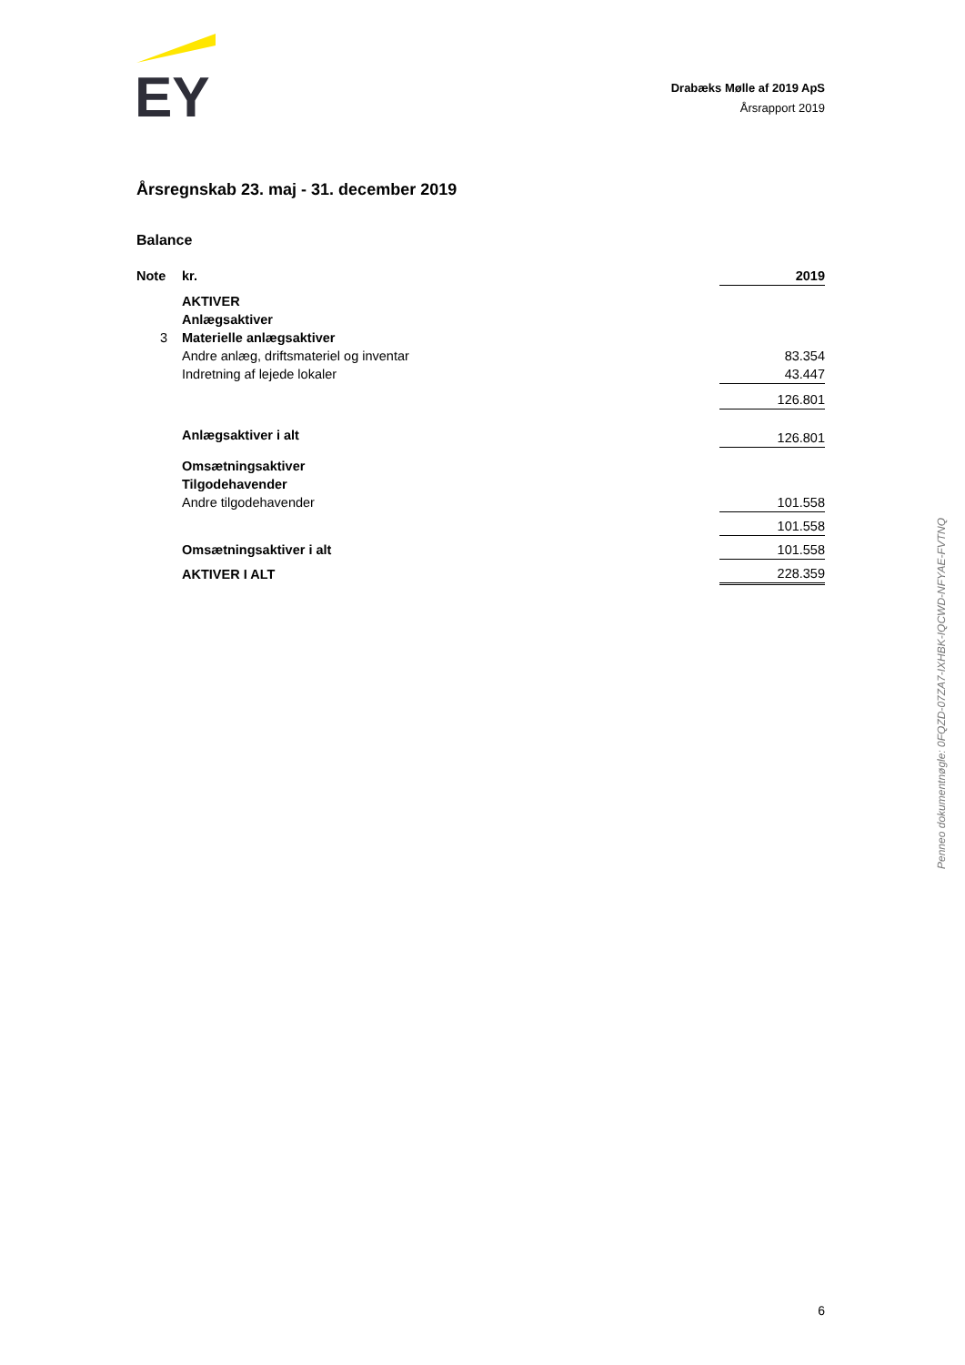EY
Drabæks Mølle af 2019 ApS
Årsrapport 2019
Årsregnskab 23. maj - 31. december 2019
Balance
| Note | kr. | 2019 |
| --- | --- | --- |
| | AKTIVER | |
| | Anlægsaktiver | |
| 3 | Materielle anlægsaktiver | |
| | Andre anlæg, driftsmateriel og inventar | 83.354 |
| | Indretning af lejede lokaler | 43.447 |
| | | 126.801 |
| | Anlægsaktiver i alt | 126.801 |
| | Omsætningsaktiver | |
| | Tilgodehavender | |
| | Andre tilgodehavender | 101.558 |
| | | 101.558 |
| | Omsætningsaktiver i alt | 101.558 |
| | AKTIVER I ALT | 228.359 |
Penneo dokumentnøgle: 0FQZD-07ZA7-IXHBK-IQCWD-NFYAE-FVTNQ
6